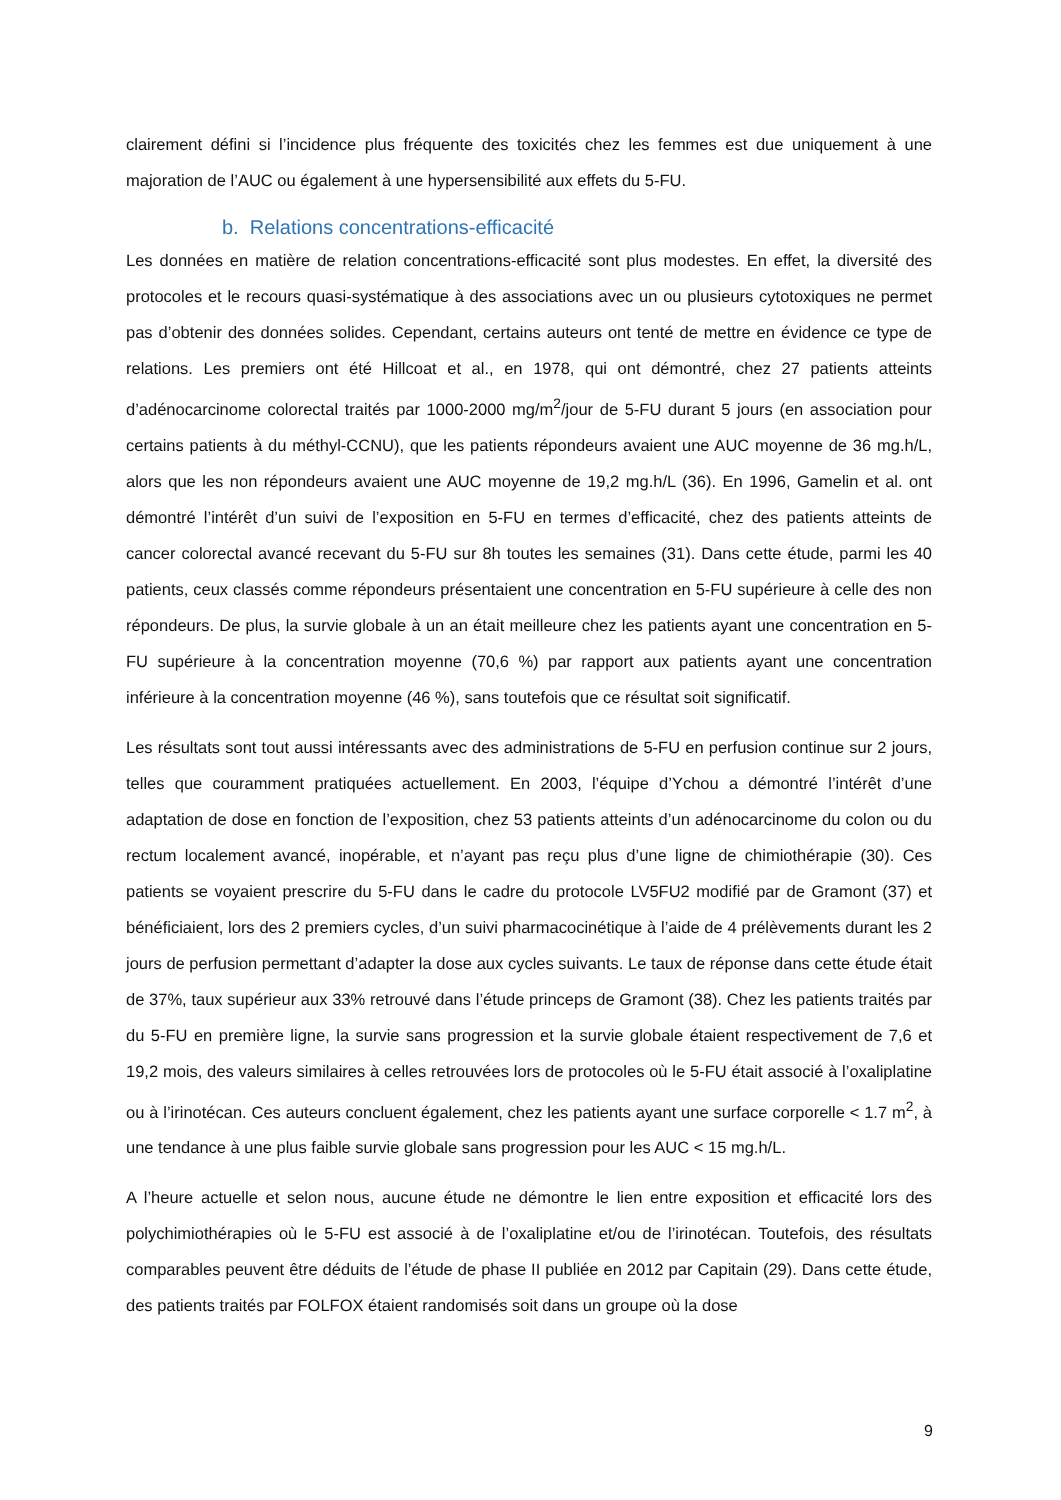clairement défini si l’incidence plus fréquente des toxicités chez les femmes est due uniquement à une majoration de l’AUC ou également à une hypersensibilité aux effets du 5-FU.
b. Relations concentrations-efficacité
Les données en matière de relation concentrations-efficacité sont plus modestes. En effet, la diversité des protocoles et le recours quasi-systématique à des associations avec un ou plusieurs cytotoxiques ne permet pas d’obtenir des données solides. Cependant, certains auteurs ont tenté de mettre en évidence ce type de relations. Les premiers ont été Hillcoat et al., en 1978, qui ont démontré, chez 27 patients atteints d’adénocarcinome colorectal traités par 1000-2000 mg/m<sup>2</sup>/jour de 5-FU durant 5 jours (en association pour certains patients à du méthyl-CCNU), que les patients répondeurs avaient une AUC moyenne de 36 mg.h/L, alors que les non répondeurs avaient une AUC moyenne de 19,2 mg.h/L (36). En 1996, Gamelin et al. ont démontré l’intérêt d’un suivi de l’exposition en 5-FU en termes d’efficacité, chez des patients atteints de cancer colorectal avancé recevant du 5-FU sur 8h toutes les semaines (31). Dans cette étude, parmi les 40 patients, ceux classés comme répondeurs présentaient une concentration en 5-FU supérieure à celle des non répondeurs. De plus, la survie globale à un an était meilleure chez les patients ayant une concentration en 5-FU supérieure à la concentration moyenne (70,6 %) par rapport aux patients ayant une concentration inférieure à la concentration moyenne (46 %), sans toutefois que ce résultat soit significatif.
Les résultats sont tout aussi intéressants avec des administrations de 5-FU en perfusion continue sur 2 jours, telles que couramment pratiquées actuellement. En 2003, l’équipe d’Ychou a démontré l’intérêt d’une adaptation de dose en fonction de l’exposition, chez 53 patients atteints d’un adénocarcinome du colon ou du rectum localement avancé, inopérable, et n’ayant pas reçu plus d’une ligne de chimiothérapie (30). Ces patients se voyaient prescrire du 5-FU dans le cadre du protocole LV5FU2 modifié par de Gramont (37) et bénéficiaient, lors des 2 premiers cycles, d’un suivi pharmacocinétique à l’aide de 4 prélèvements durant les 2 jours de perfusion permettant d’adapter la dose aux cycles suivants. Le taux de réponse dans cette étude était de 37%, taux supérieur aux 33% retrouvé dans l’étude princeps de Gramont (38). Chez les patients traités par du 5-FU en première ligne, la survie sans progression et la survie globale étaient respectivement de 7,6 et 19,2 mois, des valeurs similaires à celles retrouvées lors de protocoles où le 5-FU était associé à l’oxaliplatine ou à l’irinotécan. Ces auteurs concluent également, chez les patients ayant une surface corporelle < 1.7 m<sup>2</sup>, à une tendance à une plus faible survie globale sans progression pour les AUC < 15 mg.h/L.
A l’heure actuelle et selon nous, aucune étude ne démontre le lien entre exposition et efficacité lors des polychimiothérapies où le 5-FU est associé à de l’oxaliplatine et/ou de l’irinotécan. Toutefois, des résultats comparables peuvent être déduits de l’étude de phase II publiée en 2012 par Capitain (29). Dans cette étude, des patients traités par FOLFOX étaient randomisés soit dans un groupe où la dose
9